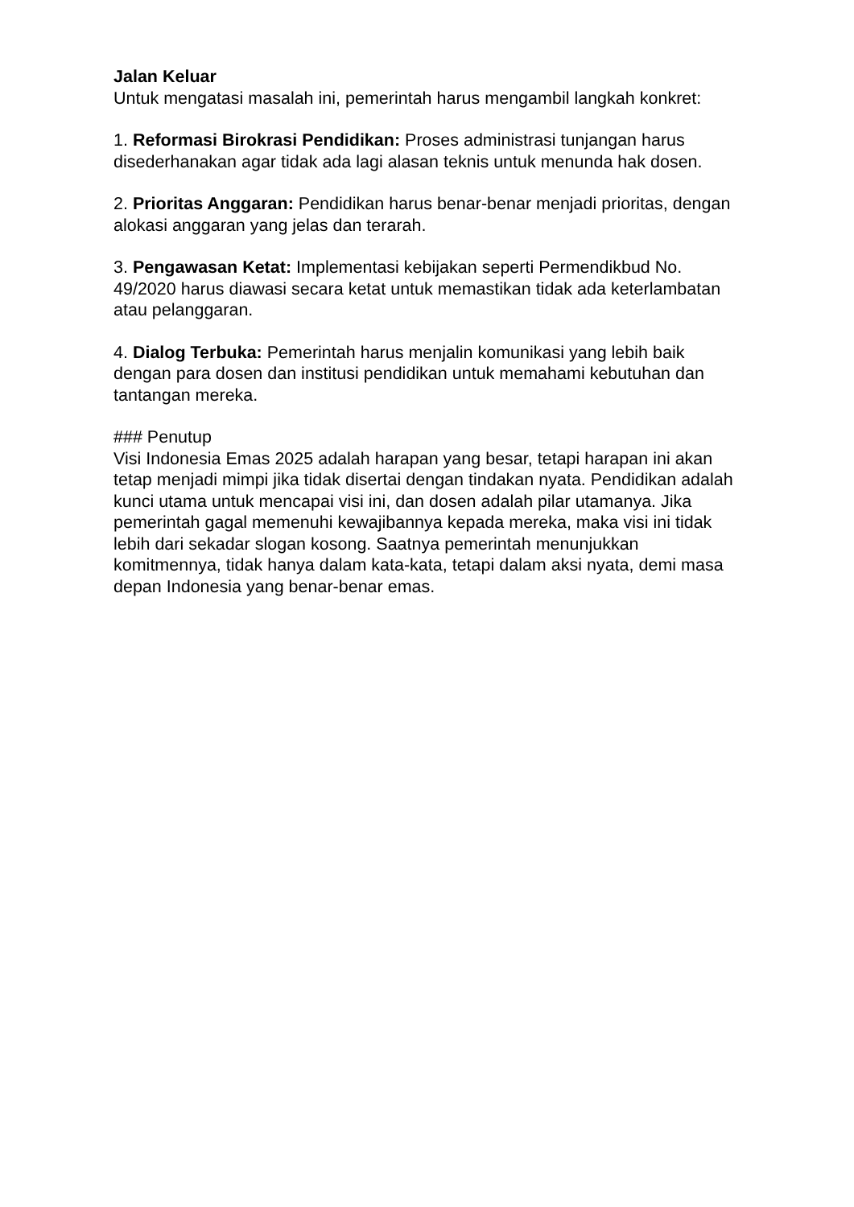Jalan Keluar
Untuk mengatasi masalah ini, pemerintah harus mengambil langkah konkret:
1. Reformasi Birokrasi Pendidikan: Proses administrasi tunjangan harus disederhanakan agar tidak ada lagi alasan teknis untuk menunda hak dosen.
2. Prioritas Anggaran: Pendidikan harus benar-benar menjadi prioritas, dengan alokasi anggaran yang jelas dan terarah.
3. Pengawasan Ketat: Implementasi kebijakan seperti Permendikbud No. 49/2020 harus diawasi secara ketat untuk memastikan tidak ada keterlambatan atau pelanggaran.
4. Dialog Terbuka: Pemerintah harus menjalin komunikasi yang lebih baik dengan para dosen dan institusi pendidikan untuk memahami kebutuhan dan tantangan mereka.
### Penutup
Visi Indonesia Emas 2025 adalah harapan yang besar, tetapi harapan ini akan tetap menjadi mimpi jika tidak disertai dengan tindakan nyata. Pendidikan adalah kunci utama untuk mencapai visi ini, dan dosen adalah pilar utamanya. Jika pemerintah gagal memenuhi kewajibannya kepada mereka, maka visi ini tidak lebih dari sekadar slogan kosong. Saatnya pemerintah menunjukkan komitmennya, tidak hanya dalam kata-kata, tetapi dalam aksi nyata, demi masa depan Indonesia yang benar-benar emas.